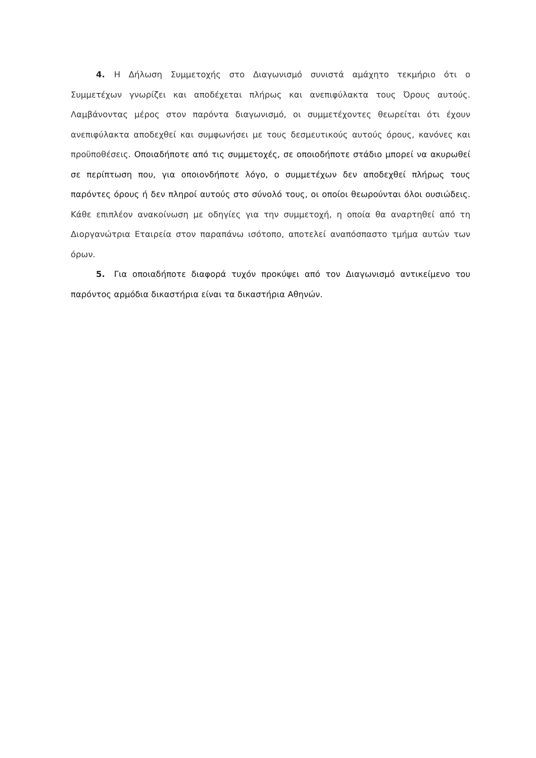4. Η Δήλωση Συμμετοχής στο Διαγωνισμό συνιστά αμάχητο τεκμήριο ότι ο Συμμετέχων γνωρίζει και αποδέχεται πλήρως και ανεπιφύλακτα τους Όρους αυτούς. Λαμβάνοντας μέρος στον παρόντα διαγωνισμό, οι συμμετέχοντες θεωρείται ότι έχουν ανεπιφύλακτα αποδεχθεί και συμφωνήσει με τους δεσμευτικούς αυτούς όρους, κανόνες και προϋποθέσεις. Οποιαδήποτε από τις συμμετοχές, σε οποιοδήποτε στάδιο μπορεί να ακυρωθεί σε περίπτωση που, για οποιονδήποτε λόγο, ο συμμετέχων δεν αποδεχθεί πλήρως τους παρόντες όρους ή δεν πληροί αυτούς στο σύνολό τους, οι οποίοι θεωρούνται όλοι ουσιώδεις. Κάθε επιπλέον ανακοίνωση με οδηγίες για την συμμετοχή, η οποία θα αναρτηθεί από τη Διοργανώτρια Εταιρεία στον παραπάνω ισότοπο, αποτελεί αναπόσπαστο τμήμα αυτών των όρων.
5. Για οποιαδήποτε διαφορά τυχόν προκύψει από τον Διαγωνισμό αντικείμενο του παρόντος αρμόδια δικαστήρια είναι τα δικαστήρια Αθηνών.